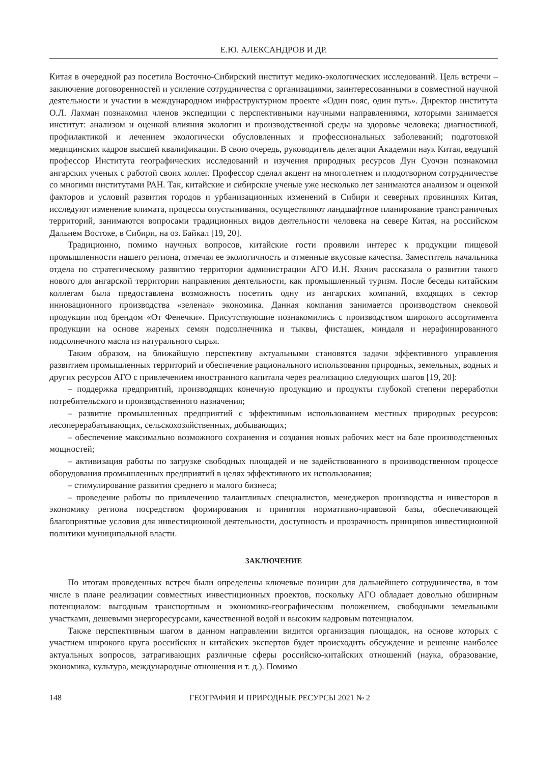Е.Ю. АЛЕКСАНДРОВ И ДР.
Китая в очередной раз посетила Восточно-Сибирский институт медико-экологических исследований. Цель встречи – заключение договоренностей и усиление сотрудничества с организациями, заинтересованными в совместной научной деятельности и участии в международном инфраструктурном проекте «Один пояс, один путь». Директор института О.Л. Лахман познакомил членов экспедиции с перспективными научными направлениями, которыми занимается институт: анализом и оценкой влияния экологии и производственной среды на здоровье человека; диагностикой, профилактикой и лечением экологически обусловленных и профессиональных заболеваний; подготовкой медицинских кадров высшей квалификации. В свою очередь, руководитель делегации Академии наук Китая, ведущий профессор Института географических исследований и изучения природных ресурсов Дун Суочэн познакомил ангарских ученых с работой своих коллег. Профессор сделал акцент на многолетнем и плодотворном сотрудничестве со многими институтами РАН. Так, китайские и сибирские ученые уже несколько лет занимаются анализом и оценкой факторов и условий развития городов и урбанизационных изменений в Сибири и северных провинциях Китая, исследуют изменение климата, процессы опустынивания, осуществляют ландшафтное планирование трансграничных территорий, занимаются вопросами традиционных видов деятельности человека на севере Китая, на российском Дальнем Востоке, в Сибири, на оз. Байкал [19, 20].
Традиционно, помимо научных вопросов, китайские гости проявили интерес к продукции пищевой промышленности нашего региона, отмечая ее экологичность и отменные вкусовые качества. Заместитель начальника отдела по стратегическому развитию территории администрации АГО И.Н. Яхнич рассказала о развитии такого нового для ангарской территории направления деятельности, как промышленный туризм. После беседы китайским коллегам была предоставлена возможность посетить одну из ангарских компаний, входящих в сектор инновационного производства «зеленая» экономика. Данная компания занимается производством снековой продукции под брендом «От Фенечки». Присутствующие познакомились с производством широкого ассортимента продукции на основе жареных семян подсолнечника и тыквы, фисташек, миндаля и нерафинированного подсолнечного масла из натурального сырья.
Таким образом, на ближайшую перспективу актуальными становятся задачи эффективного управления развитием промышленных территорий и обеспечение рационального использования природных, земельных, водных и других ресурсов АГО с привлечением иностранного капитала через реализацию следующих шагов [19, 20]:
– поддержка предприятий, производящих конечную продукцию и продукты глубокой степени переработки потребительского и производственного назначения;
– развитие промышленных предприятий с эффективным использованием местных природных ресурсов: лесоперерабатывающих, сельскохозяйственных, добывающих;
– обеспечение максимально возможного сохранения и создания новых рабочих мест на базе производственных мощностей;
– активизация работы по загрузке свободных площадей и не задействованного в производственном процессе оборудования промышленных предприятий в целях эффективного их использования;
– стимулирование развития среднего и малого бизнеса;
– проведение работы по привлечению талантливых специалистов, менеджеров производства и инвесторов в экономику региона посредством формирования и принятия нормативно-правовой базы, обеспечивающей благоприятные условия для инвестиционной деятельности, доступность и прозрачность принципов инвестиционной политики муниципальной власти.
ЗАКЛЮЧЕНИЕ
По итогам проведенных встреч были определены ключевые позиции для дальнейшего сотрудничества, в том числе в плане реализации совместных инвестиционных проектов, поскольку АГО обладает довольно обширным потенциалом: выгодным транспортным и экономико-географическим положением, свободными земельными участками, дешевыми энергоресурсами, качественной водой и высоким кадровым потенциалом.
Также перспективным шагом в данном направлении видится организация площадок, на основе которых с участием широкого круга российских и китайских экспертов будет происходить обсуждение и решение наиболее актуальных вопросов, затрагивающих различные сферы российско-китайских отношений (наука, образование, экономика, культура, международные отношения и т. д.). Помимо
148 ГЕОГРАФИЯ И ПРИРОДНЫЕ РЕСУРСЫ 2021 № 2